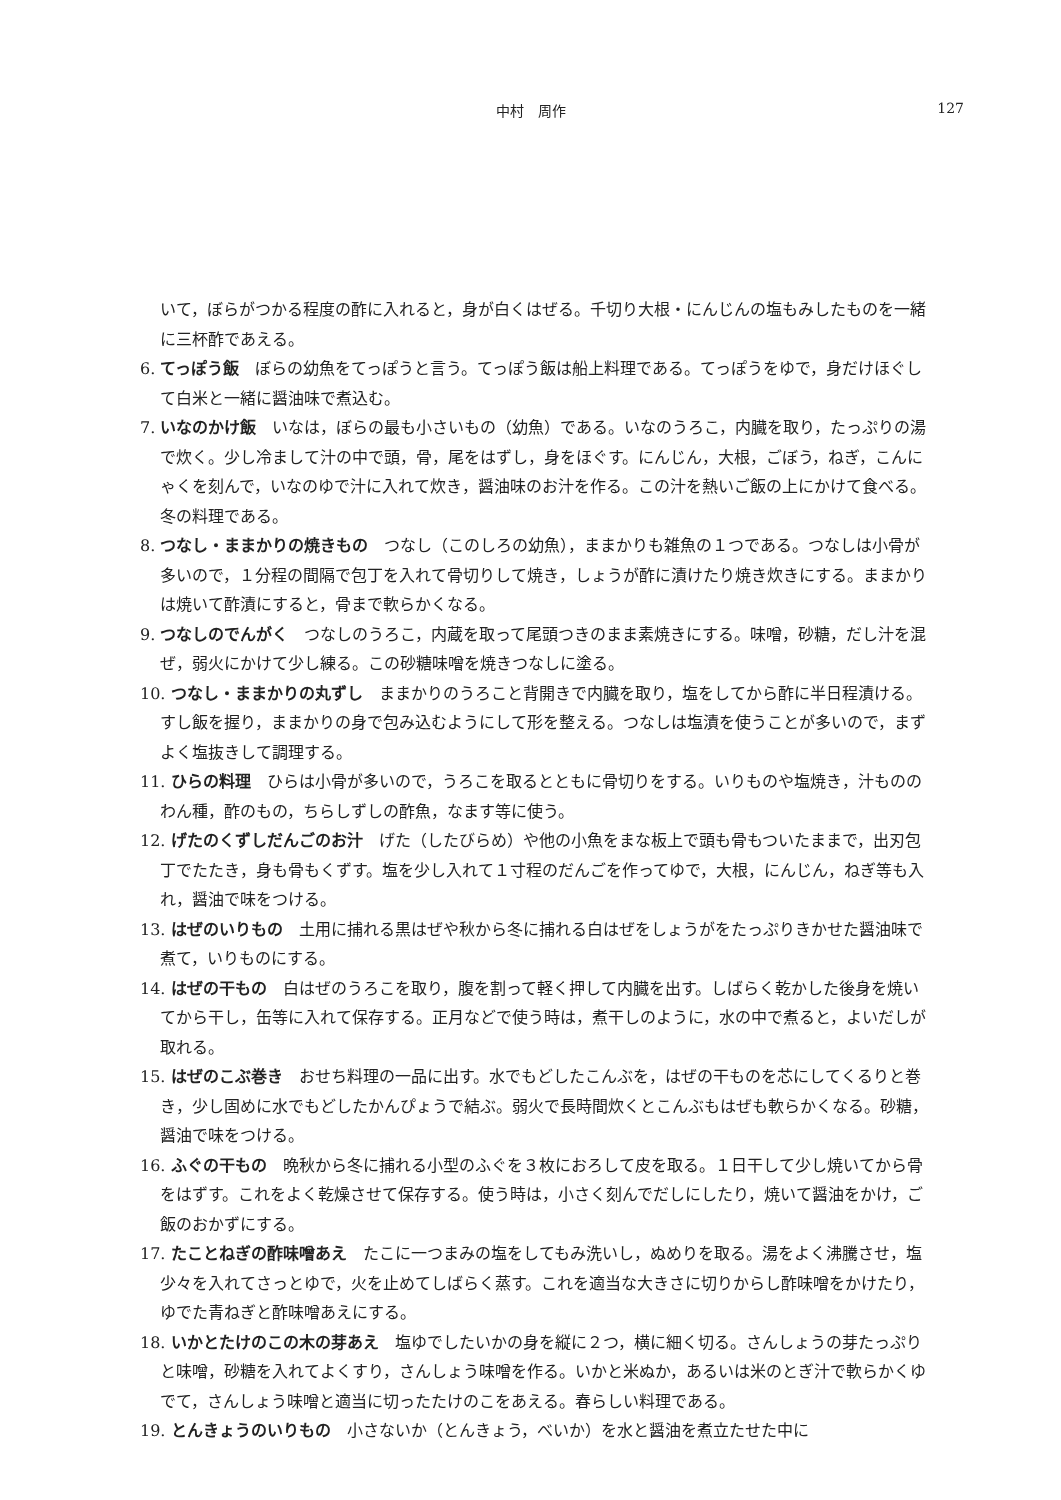中村　周作
127
いて，ぼらがつかる程度の酢に入れると，身が白くはぜる。千切り大根・にんじんの塩もみしたものを一緒に三杯酢であえる。
6. てっぽう飯　ぼらの幼魚をてっぽうと言う。てっぽう飯は船上料理である。てっぽうをゆで，身だけほぐして白米と一緒に醤油味で煮込む。
7. いなのかけ飯　いなは，ぼらの最も小さいもの（幼魚）である。いなのうろこ，内臓を取り，たっぷりの湯で炊く。少し冷まして汁の中で頭，骨，尾をはずし，身をほぐす。にんじん，大根，ごぼう，ねぎ，こんにゃくを刻んで，いなのゆで汁に入れて炊き，醤油味のお汁を作る。この汁を熱いご飯の上にかけて食べる。冬の料理である。
8. つなし・ままかりの焼きもの　つなし（このしろの幼魚），ままかりも雑魚の１つである。つなしは小骨が多いので，１分程の間隔で包丁を入れて骨切りして焼き，しょうが酢に漬けたり焼き炊きにする。ままかりは焼いて酢漬にすると，骨まで軟らかくなる。
9. つなしのでんがく　つなしのうろこ，内蔵を取って尾頭つきのまま素焼きにする。味噌，砂糖，だし汁を混ぜ，弱火にかけて少し練る。この砂糖味噌を焼きつなしに塗る。
10. つなし・ままかりの丸ずし　ままかりのうろこと背開きで内臓を取り，塩をしてから酢に半日程漬ける。すし飯を握り，ままかりの身で包み込むようにして形を整える。つなしは塩漬を使うことが多いので，まずよく塩抜きして調理する。
11. ひらの料理　ひらは小骨が多いので，うろこを取るとともに骨切りをする。いりものや塩焼き，汁もののわん種，酢のもの，ちらしずしの酢魚，なます等に使う。
12. げたのくずしだんごのお汁　げた（したびらめ）や他の小魚をまな板上で頭も骨もついたままで，出刃包丁でたたき，身も骨もくずす。塩を少し入れて１寸程のだんごを作ってゆで，大根，にんじん，ねぎ等も入れ，醤油で味をつける。
13. はぜのいりもの　土用に捕れる黒はぜや秋から冬に捕れる白はぜをしょうがをたっぷりきかせた醤油味で煮て，いりものにする。
14. はぜの干もの　白はぜのうろこを取り，腹を割って軽く押して内臓を出す。しばらく乾かした後身を焼いてから干し，缶等に入れて保存する。正月などで使う時は，煮干しのように，水の中で煮ると，よいだしが取れる。
15. はぜのこぶ巻き　おせち料理の一品に出す。水でもどしたこんぶを，はぜの干ものを芯にしてくるりと巻き，少し固めに水でもどしたかんぴょうで結ぶ。弱火で長時間炊くとこんぶもはぜも軟らかくなる。砂糖，醤油で味をつける。
16. ふぐの干もの　晩秋から冬に捕れる小型のふぐを３枚におろして皮を取る。１日干して少し焼いてから骨をはずす。これをよく乾燥させて保存する。使う時は，小さく刻んでだしにしたり，焼いて醤油をかけ，ご飯のおかずにする。
17. たことねぎの酢味噌あえ　たこに一つまみの塩をしてもみ洗いし，ぬめりを取る。湯をよく沸騰させ，塩少々を入れてさっとゆで，火を止めてしばらく蒸す。これを適当な大きさに切りからし酢味噌をかけたり，ゆでた青ねぎと酢味噌あえにする。
18. いかとたけのこの木の芽あえ　塩ゆでしたいかの身を縦に２つ，横に細く切る。さんしょうの芽たっぷりと味噌，砂糖を入れてよくすり，さんしょう味噌を作る。いかと米ぬか，あるいは米のとぎ汁で軟らかくゆでて，さんしょう味噌と適当に切ったたけのこをあえる。春らしい料理である。
19. とんきょうのいりもの　小さないか（とんきょう，べいか）を水と醤油を煮立たせた中に